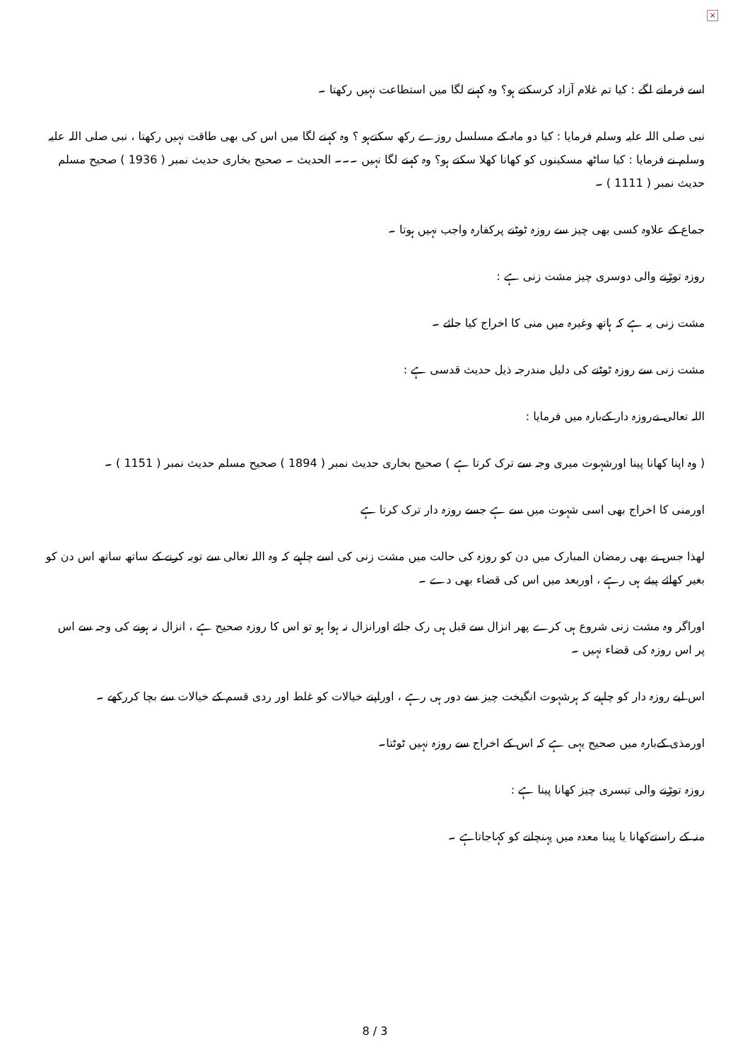×
اسے فرمانے لگے : کیا تم غلام آزاد کرسکتے ہو؟ وہ کہنے لگا میں استطاعت نہیں رکھتا ۔
نبی صلی اللہ علیہ وسلم فرمایا : کیا دو ماہ کے مسلسل روزے رکھ سکتےہو ؟ وہ کہنے لگا میں اس کی بھی طاقت نہیں رکھتا ، نبی صلی اللہ علیہ وسلم نے فرمایا : کیا ساٹھ مسکینوں کو کھانا کھلا سکتے ہو؟ وہ کہنے لگا نہیں ۔۔۔ الحدیث ۔ صحیح بخاری حدیث نمبر ( 1936 ) صحیح مسلم حدیث نمبر ( 1111 ) ۔
جماع کے علاوہ کسی بھی چیز سے روزہ ٹوٹنے پرکفارہ واجب نہیں ہوتا ۔
روزہ توڑنے والی دوسری چیز مشت زنی ہے :
مشت زنی یہ ہے کہ ہاتھ وغیرہ میں منی کا اخراج کیا جائے ۔
مشت زنی سے روزہ ٹوٹنے کی دلیل مندرجہ ذیل حدیث قدسی ہے :
اللہ تعالی نےروزہ دار کےبارہ میں فرمایا :
( وہ اپنا کھانا پینا اورشہوت میری وجہ سے ترک کرتا ہے ) صحیح بخاری حدیث نمبر ( 1894 ) صحیح مسلم حدیث نمبر ( 1151 ) ۔
اورمنی کا اخراج بھی اسی شہوت میں سے ہے جسے روزہ دار ترک کرتا ہے
لھذا جس نے بھی رمضان المبارک میں دن کو روزہ کی حالت میں مشت زنی کی اسے چاہیے کہ وہ اللہ تعالی سے توبہ کرنے کے ساتھ ساتھ اس دن کو بغیر کھائے پیئے ہی رہے ، اوربعد میں اس کی قضاء بھی دے ۔
اوراگر وہ مشت زنی شروع ہی کرے پھر انزال سے قبل ہی رک جائے اورانزال نہ ہوا ہو تو اس کا روزہ صحیح ہے ، انزال نہ ہونے کی وجہ سے اس پر اس روزہ کی قضاء نہیں ۔
اس لیے روزہ دار کو چاہیے کہ ہرشہوت انگیخت چیز سے دور ہی رہے ، اوراپنے خیالات کو غلط اور ردی قسم کے خیالات سے بچا کررکھے ۔
اورمذی کےبارہ میں صحیح یہی ہے کہ اس کے اخراج سے روزہ نہیں ٹوٹتا۔
روزہ توڑنے والی تیسری چیز کھانا پینا ہے :
منہ کے راستےکھانا یا پینا معدہ میں پہنچانے کو کہاجاتاہے ۔
8 / 3